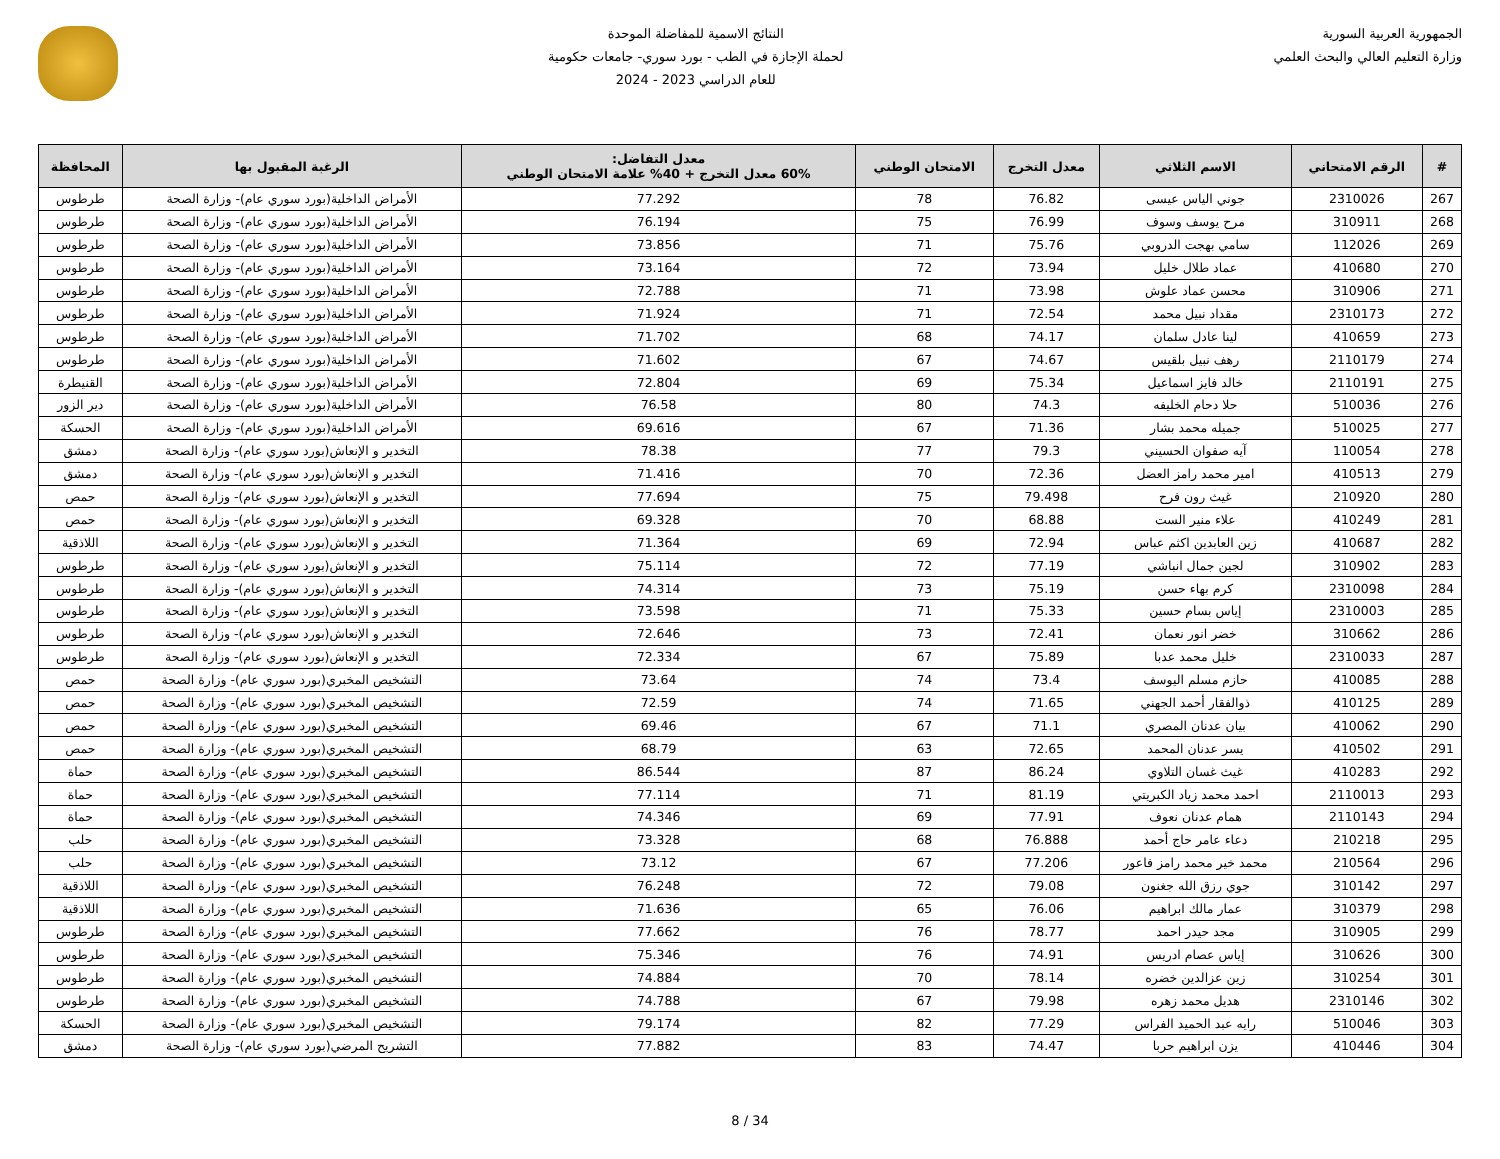الجمهورية العربية السورية
وزارة التعليم العالي والبحث العلمي
النتائج الاسمية للمفاضلة الموحدة
لحملة الإجازة في الطب - بورد سوري- جامعات حكومية
للعام الدراسي 2023 - 2024
| # | الرقم الامتحاني | الاسم الثلاثي | معدل التخرج | الامتحان الوطني | معدل التفاضل: 60% معدل التخرج + 40% علامة الامتحان الوطني | الرغبة المقبول بها | المحافظة |
| --- | --- | --- | --- | --- | --- | --- | --- |
| 267 | 2310026 | جوني الياس عيسى | 76.82 | 78 | 77.292 | الأمراض الداخلية(بورد سوري عام)- وزارة الصحة | طرطوس |
| 268 | 310911 | مرح يوسف وسوف | 76.99 | 75 | 76.194 | الأمراض الداخلية(بورد سوري عام)- وزارة الصحة | طرطوس |
| 269 | 112026 | سامي بهجت الدروبي | 75.76 | 71 | 73.856 | الأمراض الداخلية(بورد سوري عام)- وزارة الصحة | طرطوس |
| 270 | 410680 | عماد طلال خليل | 73.94 | 72 | 73.164 | الأمراض الداخلية(بورد سوري عام)- وزارة الصحة | طرطوس |
| 271 | 310906 | محسن عماد علوش | 73.98 | 71 | 72.788 | الأمراض الداخلية(بورد سوري عام)- وزارة الصحة | طرطوس |
| 272 | 2310173 | مقداد نبيل محمد | 72.54 | 71 | 71.924 | الأمراض الداخلية(بورد سوري عام)- وزارة الصحة | طرطوس |
| 273 | 410659 | لينا عادل سلمان | 74.17 | 68 | 71.702 | الأمراض الداخلية(بورد سوري عام)- وزارة الصحة | طرطوس |
| 274 | 2110179 | رهف نبيل بلقيس | 74.67 | 67 | 71.602 | الأمراض الداخلية(بورد سوري عام)- وزارة الصحة | طرطوس |
| 275 | 2110191 | خالد فايز اسماعيل | 75.34 | 69 | 72.804 | الأمراض الداخلية(بورد سوري عام)- وزارة الصحة | القنيطرة |
| 276 | 510036 | حلا دحام الخليفه | 74.3 | 80 | 76.58 | الأمراض الداخلية(بورد سوري عام)- وزارة الصحة | دير الزور |
| 277 | 510025 | جميله محمد بشار | 71.36 | 67 | 69.616 | الأمراض الداخلية(بورد سوري عام)- وزارة الصحة | الحسكة |
| 278 | 110054 | آيه صفوان الحسيني | 79.3 | 77 | 78.38 | التخدير و الإنعاش(بورد سوري عام)- وزارة الصحة | دمشق |
| 279 | 410513 | امير محمد رامز العضل | 72.36 | 70 | 71.416 | التخدير و الإنعاش(بورد سوري عام)- وزارة الصحة | دمشق |
| 280 | 210920 | غيث رون فرح | 79.498 | 75 | 77.694 | التخدير و الإنعاش(بورد سوري عام)- وزارة الصحة | حمص |
| 281 | 410249 | علاء منير الست | 68.88 | 70 | 69.328 | التخدير و الإنعاش(بورد سوري عام)- وزارة الصحة | حمص |
| 282 | 410687 | زين العابدين اكثم عباس | 72.94 | 69 | 71.364 | التخدير و الإنعاش(بورد سوري عام)- وزارة الصحة | اللاذقية |
| 283 | 310902 | لجين جمال انباشي | 77.19 | 72 | 75.114 | التخدير و الإنعاش(بورد سوري عام)- وزارة الصحة | طرطوس |
| 284 | 2310098 | كرم بهاء حسن | 75.19 | 73 | 74.314 | التخدير و الإنعاش(بورد سوري عام)- وزارة الصحة | طرطوس |
| 285 | 2310003 | إياس بسام حسين | 75.33 | 71 | 73.598 | التخدير و الإنعاش(بورد سوري عام)- وزارة الصحة | طرطوس |
| 286 | 310662 | خضر انور نعمان | 72.41 | 73 | 72.646 | التخدير و الإنعاش(بورد سوري عام)- وزارة الصحة | طرطوس |
| 287 | 2310033 | خليل محمد عدبا | 75.89 | 67 | 72.334 | التخدير و الإنعاش(بورد سوري عام)- وزارة الصحة | طرطوس |
| 288 | 410085 | حازم مسلم اليوسف | 73.4 | 74 | 73.64 | التشخيص المخبري(بورد سوري عام)- وزارة الصحة | حمص |
| 289 | 410125 | ذوالفقار أحمد الجهني | 71.65 | 74 | 72.59 | التشخيص المخبري(بورد سوري عام)- وزارة الصحة | حمص |
| 290 | 410062 | بيان عدنان المصري | 71.1 | 67 | 69.46 | التشخيص المخبري(بورد سوري عام)- وزارة الصحة | حمص |
| 291 | 410502 | يسر عدنان المحمد | 72.65 | 63 | 68.79 | التشخيص المخبري(بورد سوري عام)- وزارة الصحة | حمص |
| 292 | 410283 | غيث غسان التلاوي | 86.24 | 87 | 86.544 | التشخيص المخبري(بورد سوري عام)- وزارة الصحة | حماة |
| 293 | 2110013 | احمد محمد زياد الكبريتي | 81.19 | 71 | 77.114 | التشخيص المخبري(بورد سوري عام)- وزارة الصحة | حماة |
| 294 | 2110143 | همام عدنان نعوف | 77.91 | 69 | 74.346 | التشخيص المخبري(بورد سوري عام)- وزارة الصحة | حماة |
| 295 | 210218 | دعاء عامر حاج أحمد | 76.888 | 68 | 73.328 | التشخيص المخبري(بورد سوري عام)- وزارة الصحة | حلب |
| 296 | 210564 | محمد خير محمد رامز فاعور | 77.206 | 67 | 73.12 | التشخيص المخبري(بورد سوري عام)- وزارة الصحة | حلب |
| 297 | 310142 | جوي رزق الله جغنون | 79.08 | 72 | 76.248 | التشخيص المخبري(بورد سوري عام)- وزارة الصحة | اللاذقية |
| 298 | 310379 | عمار مالك ابراهيم | 76.06 | 65 | 71.636 | التشخيص المخبري(بورد سوري عام)- وزارة الصحة | اللاذقية |
| 299 | 310905 | مجد حيدر احمد | 78.77 | 76 | 77.662 | التشخيص المخبري(بورد سوري عام)- وزارة الصحة | طرطوس |
| 300 | 310626 | إياس عصام ادريس | 74.91 | 76 | 75.346 | التشخيص المخبري(بورد سوري عام)- وزارة الصحة | طرطوس |
| 301 | 310254 | زين عزالدين خضره | 78.14 | 70 | 74.884 | التشخيص المخبري(بورد سوري عام)- وزارة الصحة | طرطوس |
| 302 | 2310146 | هديل محمد زهره | 79.98 | 67 | 74.788 | التشخيص المخبري(بورد سوري عام)- وزارة الصحة | طرطوس |
| 303 | 510046 | رايه عبد الحميد الفراس | 77.29 | 82 | 79.174 | التشخيص المخبري(بورد سوري عام)- وزارة الصحة | الحسكة |
| 304 | 410446 | يزن ابراهيم حربا | 74.47 | 83 | 77.882 | التشريح المرضي(بورد سوري عام)- وزارة الصحة | دمشق |
8 / 34